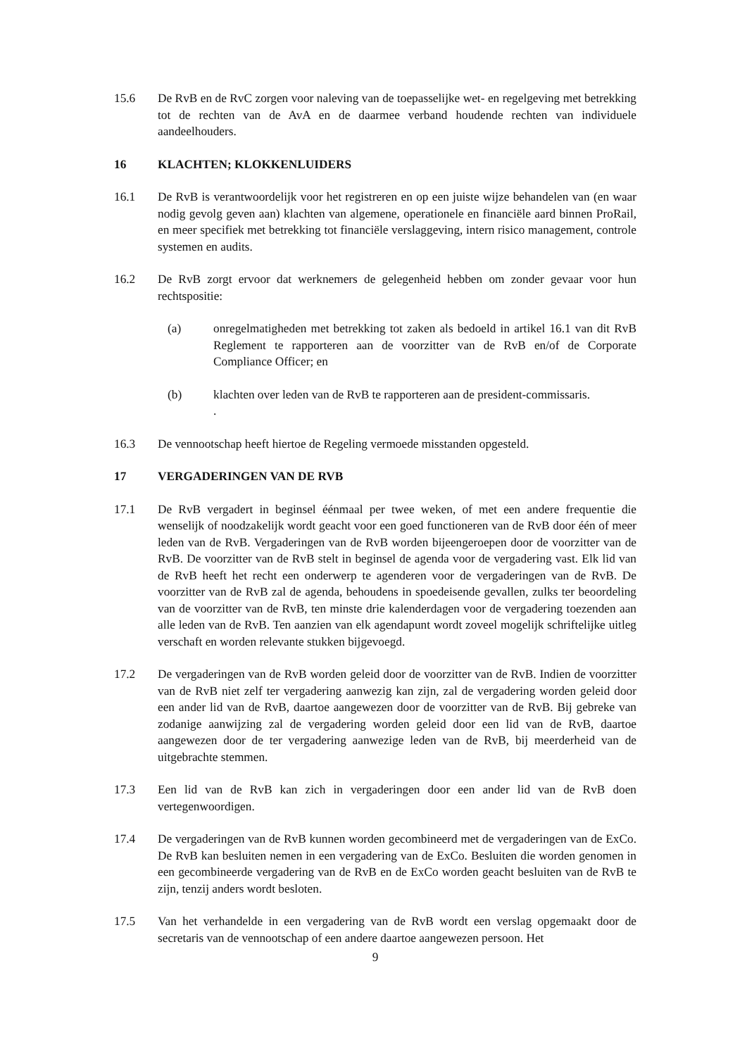15.6 De RvB en de RvC zorgen voor naleving van de toepasselijke wet- en regelgeving met betrekking tot de rechten van de AvA en de daarmee verband houdende rechten van individuele aandeelhouders.
16 KLACHTEN; KLOKKENLUIDERS
16.1 De RvB is verantwoordelijk voor het registreren en op een juiste wijze behandelen van (en waar nodig gevolg geven aan) klachten van algemene, operationele en financiële aard binnen ProRail, en meer specifiek met betrekking tot financiële verslaggeving, intern risico management, controle systemen en audits.
16.2 De RvB zorgt ervoor dat werknemers de gelegenheid hebben om zonder gevaar voor hun rechtspositie:
(a) onregelmatigheden met betrekking tot zaken als bedoeld in artikel 16.1 van dit RvB Reglement te rapporteren aan de voorzitter van de RvB en/of de Corporate Compliance Officer; en
(b) klachten over leden van de RvB te rapporteren aan de president-commissaris.
.
16.3 De vennootschap heeft hiertoe de Regeling vermoede misstanden opgesteld.
17 VERGADERINGEN VAN DE RVB
17.1 De RvB vergadert in beginsel éénmaal per twee weken, of met een andere frequentie die wenselijk of noodzakelijk wordt geacht voor een goed functioneren van de RvB door één of meer leden van de RvB. Vergaderingen van de RvB worden bijeengeroepen door de voorzitter van de RvB. De voorzitter van de RvB stelt in beginsel de agenda voor de vergadering vast. Elk lid van de RvB heeft het recht een onderwerp te agenderen voor de vergaderingen van de RvB. De voorzitter van de RvB zal de agenda, behoudens in spoedeisende gevallen, zulks ter beoordeling van de voorzitter van de RvB, ten minste drie kalenderdagen voor de vergadering toezenden aan alle leden van de RvB. Ten aanzien van elk agendapunt wordt zoveel mogelijk schriftelijke uitleg verschaft en worden relevante stukken bijgevoegd.
17.2 De vergaderingen van de RvB worden geleid door de voorzitter van de RvB. Indien de voorzitter van de RvB niet zelf ter vergadering aanwezig kan zijn, zal de vergadering worden geleid door een ander lid van de RvB, daartoe aangewezen door de voorzitter van de RvB. Bij gebreke van zodanige aanwijzing zal de vergadering worden geleid door een lid van de RvB, daartoe aangewezen door de ter vergadering aanwezige leden van de RvB, bij meerderheid van de uitgebrachte stemmen.
17.3 Een lid van de RvB kan zich in vergaderingen door een ander lid van de RvB doen vertegenwoordigen.
17.4 De vergaderingen van de RvB kunnen worden gecombineerd met de vergaderingen van de ExCo. De RvB kan besluiten nemen in een vergadering van de ExCo. Besluiten die worden genomen in een gecombineerde vergadering van de RvB en de ExCo worden geacht besluiten van de RvB te zijn, tenzij anders wordt besloten.
17.5 Van het verhandelde in een vergadering van de RvB wordt een verslag opgemaakt door de secretaris van de vennootschap of een andere daartoe aangewezen persoon. Het
9